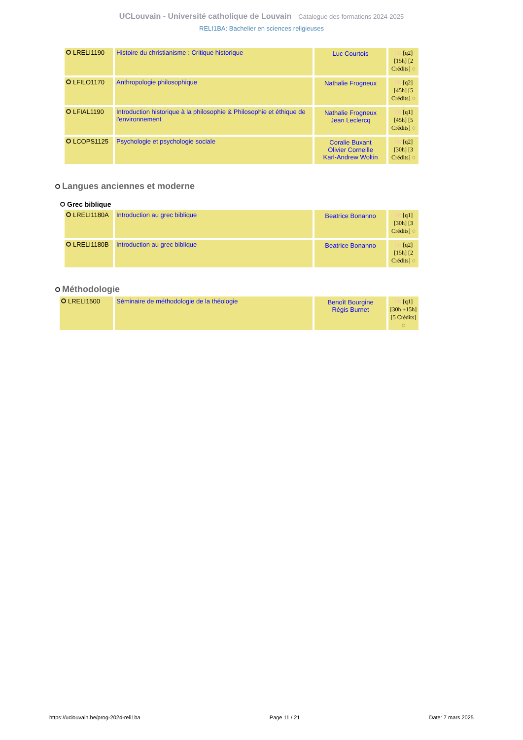UCLouvain - Université catholique de Louvain Catalogue des formations 2024-2025
RELI1BA: Bachelier en sciences religieuses
| LRELI1190 | Histoire du christianisme : Critique historique | Luc Courtois | FR [q2] [15h] [2 Crédits] ◌ |
| LFILO1170 | Anthropologie philosophique | Nathalie Frogneux | FR [q2] [45h] [5 Crédits] ◌ |
| LFIAL1190 | Introduction historique à la philosophie & Philosophie et éthique de l'environnement | Nathalie Frogneux Jean Leclercq | FR [q1] [45h] [5 Crédits] ◌ |
| LCOPS1125 | Psychologie et psychologie sociale | Coralie Buxant Olivier Corneille Karl-Andrew Woltin | FR [q2] [30h] [3 Crédits] ◌ |
Langues anciennes et moderne
Grec biblique
| LRELI1180A | Introduction au grec biblique | Beatrice Bonanno | FR [q1] [30h] [3 Crédits] ◌ |
| LRELI1180B | Introduction au grec biblique | Beatrice Bonanno | FR [q2] [15h] [2 Crédits] ◌ |
Méthodologie
| LRELI1500 | Séminaire de méthodologie de la théologie | Benoît Bourgine Régis Burnet | FR [q1] [30h +15h] [5 Crédits] ◌ |
https://uclouvain.be/prog-2024-reli1ba Page 11 / 21 Date: 7 mars 2025